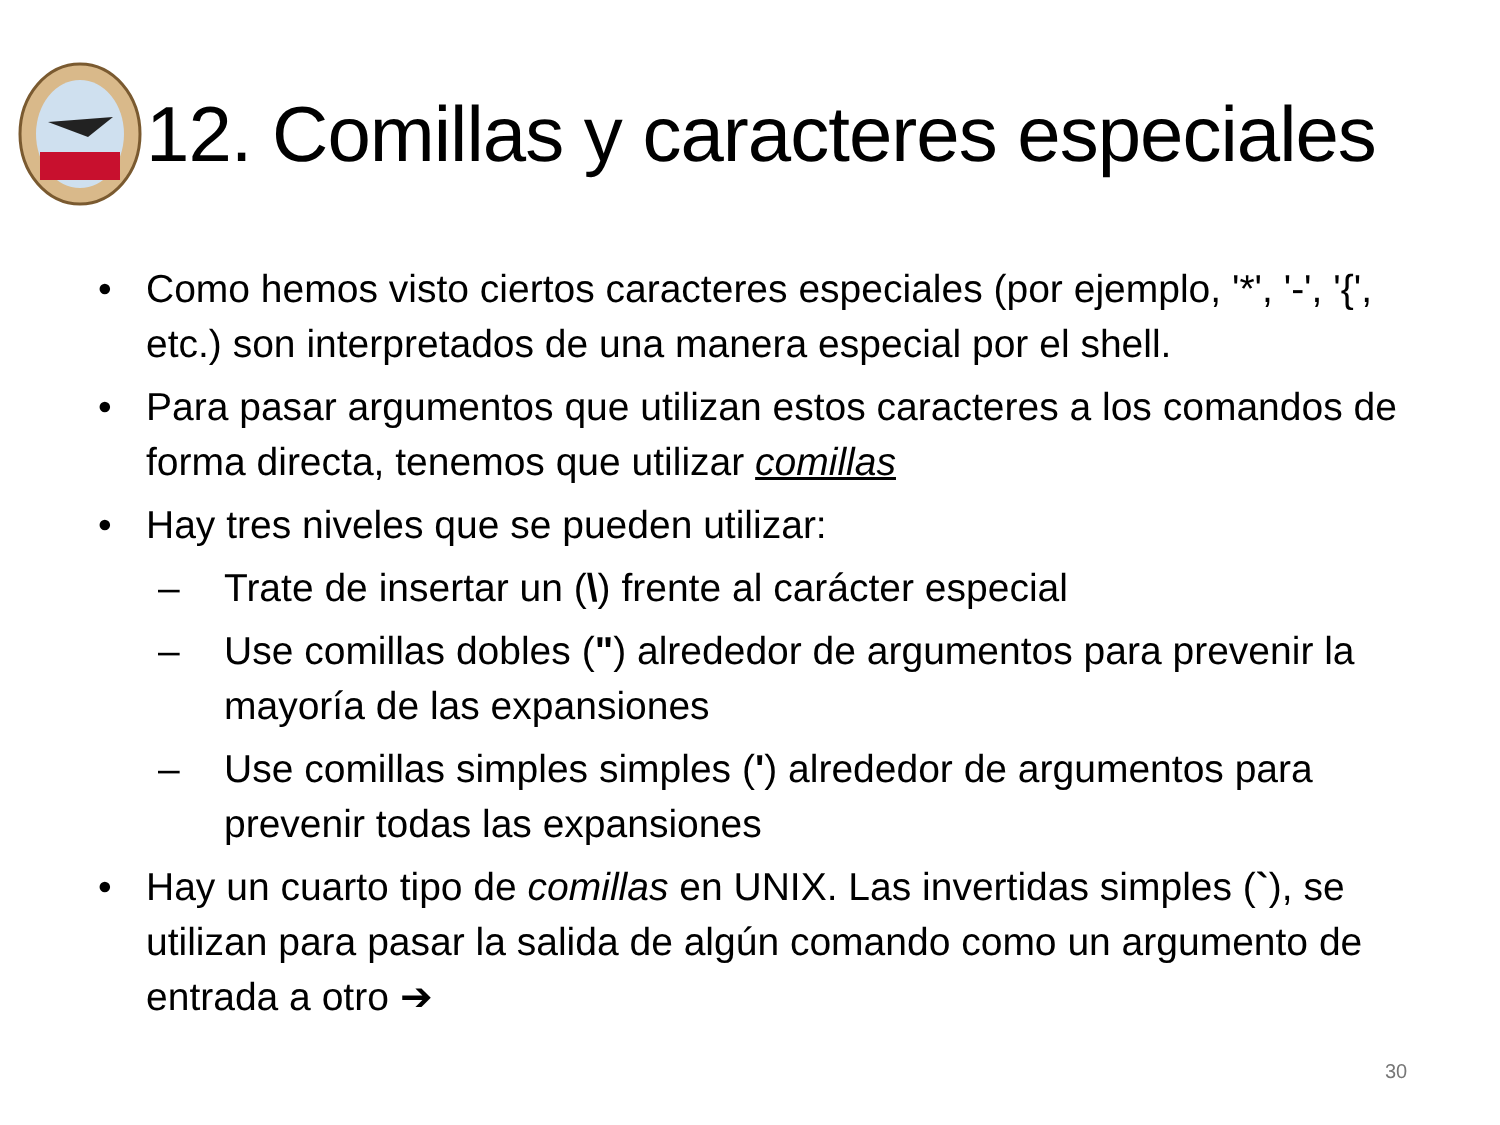12. Comillas y caracteres especiales
• Como hemos visto ciertos caracteres especiales (por ejemplo, '*', '-', '{', etc.) son interpretados de una manera especial por el shell.
• Para pasar argumentos que utilizan estos caracteres a los comandos de forma directa, tenemos que utilizar comillas
• Hay tres niveles que se pueden utilizar:
– Trate de insertar un (\) frente al carácter especial
– Use comillas dobles (") alrededor de argumentos para prevenir la mayoría de las expansiones
– Use comillas simples simples (') alrededor de argumentos para prevenir todas las expansiones
• Hay un cuarto tipo de comillas en UNIX. Las invertidas simples (`), se utilizan para pasar la salida de algún comando como un argumento de entrada a otro ➔
30